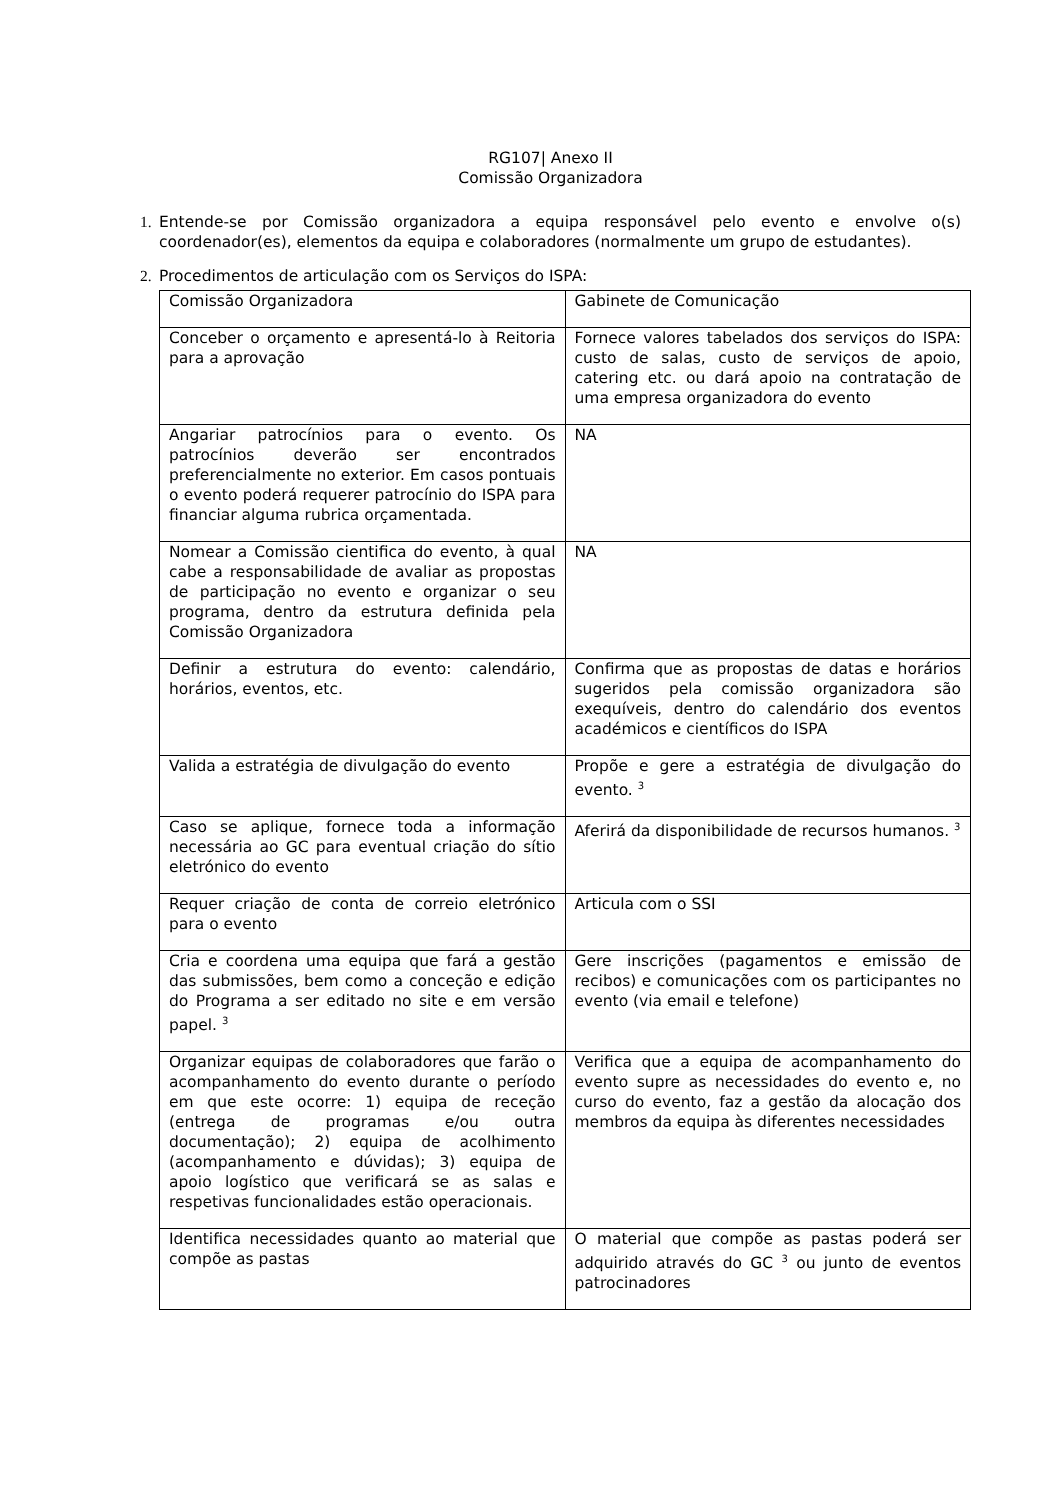RG107| Anexo II
Comissão Organizadora
1. Entende-se por Comissão organizadora a equipa responsável pelo evento e envolve o(s) coordenador(es), elementos da equipa e colaboradores (normalmente um grupo de estudantes).
2. Procedimentos de articulação com os Serviços do ISPA:
| Comissão Organizadora | Gabinete de Comunicação |
| Conceber o orçamento e apresentá-lo à Reitoria para a aprovação | Fornece valores tabelados dos serviços do ISPA: custo de salas, custo de serviços de apoio, catering etc. ou dará apoio na contratação de uma empresa organizadora do evento |
| Angariar patrocínios para o evento. Os patrocínios deverão ser encontrados preferencialmente no exterior. Em casos pontuais o evento poderá requerer patrocínio do ISPA para financiar alguma rubrica orçamentada. | NA |
| Nomear a Comissão cientifica do evento, à qual cabe a responsabilidade de avaliar as propostas de participação no evento e organizar o seu programa, dentro da estrutura definida pela Comissão Organizadora | NA |
| Definir a estrutura do evento: calendário, horários, eventos, etc. | Confirma que as propostas de datas e horários sugeridos pela comissão organizadora são exequíveis, dentro do calendário dos eventos académicos e científicos do ISPA |
| Valida a estratégia de divulgação do evento | Propõe e gere a estratégia de divulgação do evento. <sup>3</sup> |
| Caso se aplique, fornece toda a informação necessária ao GC para eventual criação do sítio eletrónico do evento | Aferirá da disponibilidade de recursos humanos. <sup>3</sup> |
| Requer criação de conta de correio eletrónico para o evento | Articula com o SSI |
| Cria e coordena uma equipa que fará a gestão das submissões, bem como a conceção e edição do Programa a ser editado no site e em versão papel. <sup>3</sup> | Gere inscrições (pagamentos e emissão de recibos) e comunicações com os participantes no evento (via email e telefone) |
| Organizar equipas de colaboradores que farão o acompanhamento do evento durante o período em que este ocorre: 1) equipa de receção (entrega de programas e/ou outra documentação); 2) equipa de acolhimento (acompanhamento e dúvidas); 3) equipa de apoio logístico que verificará se as salas e respetivas funcionalidades estão operacionais. | Verifica que a equipa de acompanhamento do evento supre as necessidades do evento e, no curso do evento, faz a gestão da alocação dos membros da equipa às diferentes necessidades |
| Identifica necessidades quanto ao material que compõe as pastas | O material que compõe as pastas poderá ser adquirido através do GC <sup>3</sup> ou junto de eventos patrocinadores |